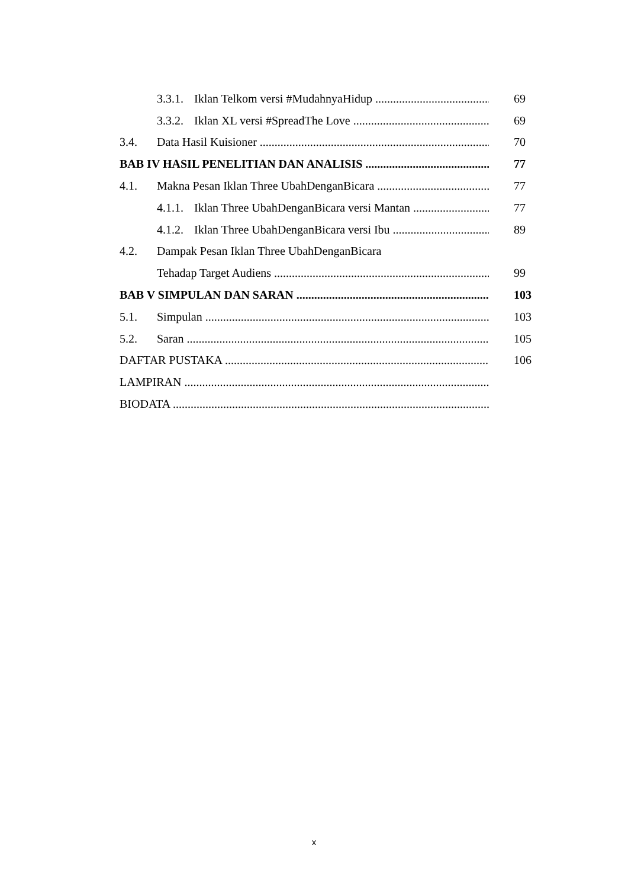3.3.1. Iklan Telkom versi #MudahnyaHidup 69
3.3.2. Iklan XL versi #SpreadThe Love 69
3.4. Data Hasil Kuisioner 70
BAB IV HASIL PENELITIAN DAN ANALISIS 77
4.1. Makna Pesan Iklan Three UbahDenganBicara 77
4.1.1. Iklan Three UbahDenganBicara versi Mantan 77
4.1.2. Iklan Three UbahDenganBicara versi Ibu 89
4.2. Dampak Pesan Iklan Three UbahDenganBicara
Tehadap Target Audiens 99
BAB V SIMPULAN DAN SARAN 103
5.1. Simpulan 103
5.2. Saran 105
DAFTAR PUSTAKA 106
LAMPIRAN
BIODATA
x